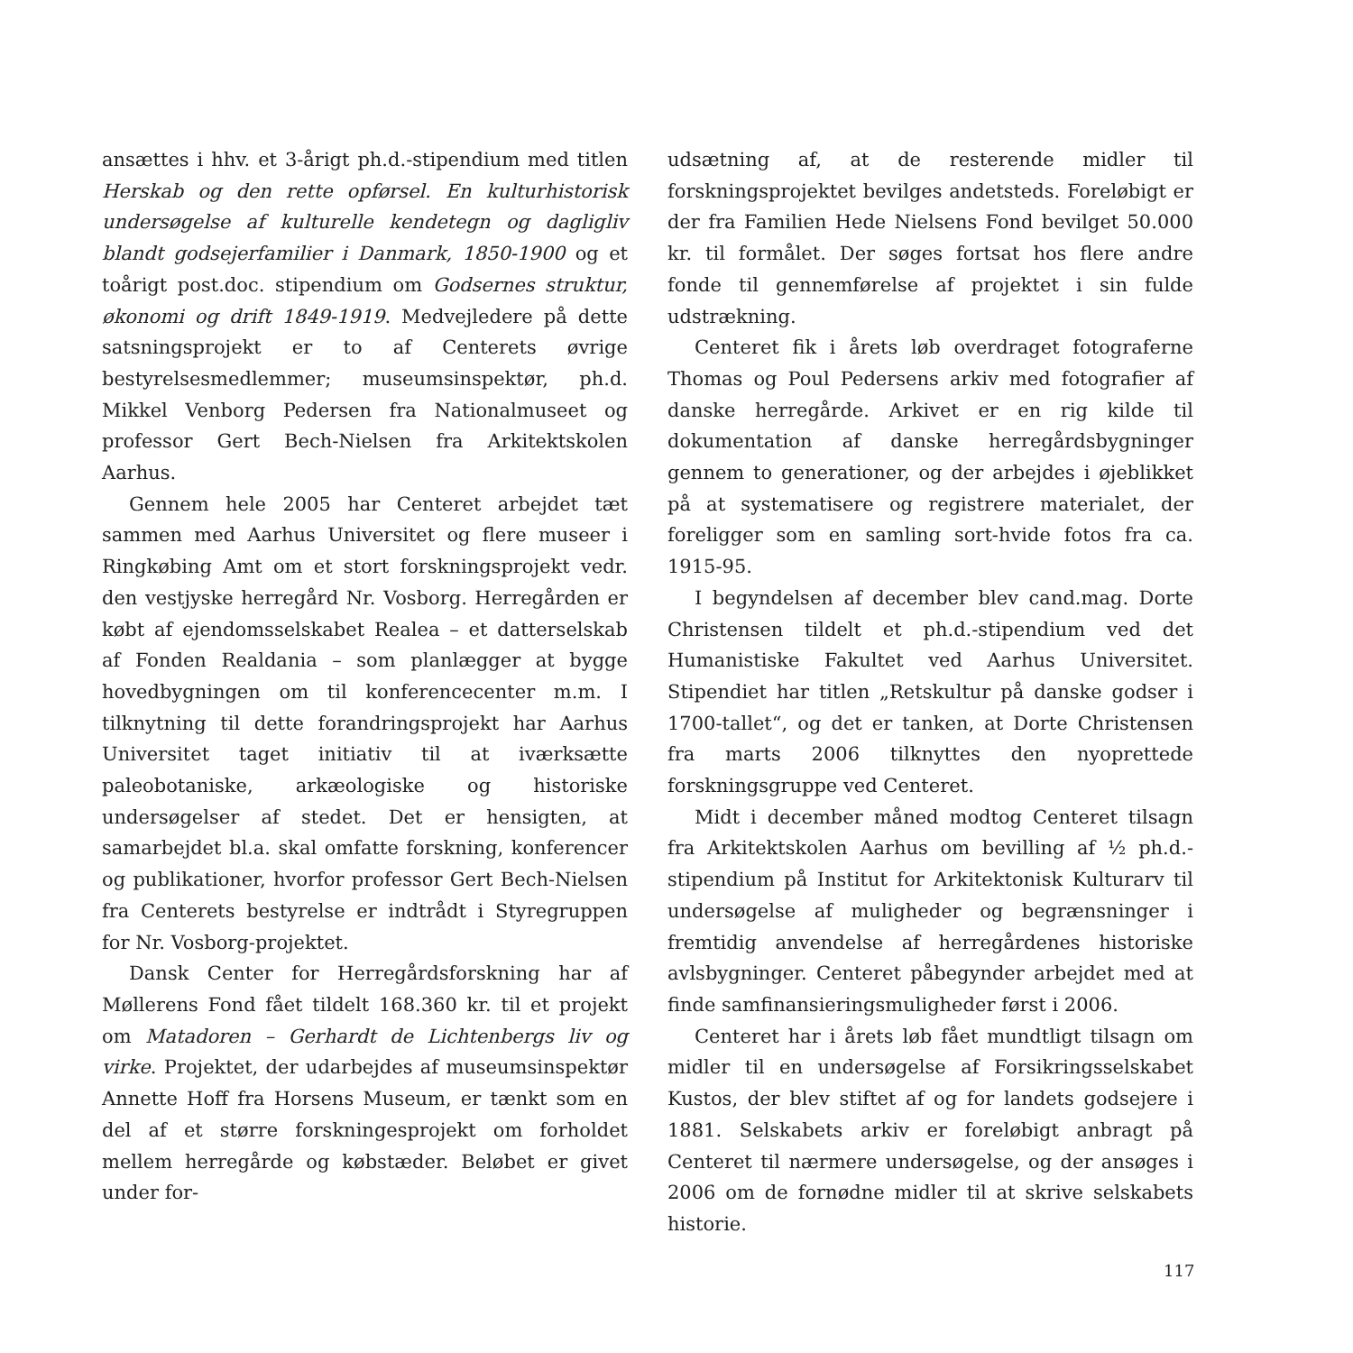ansættes i hhv. et 3-årigt ph.d.-stipendium med titlen Herskab og den rette opførsel. En kulturhistorisk undersøgelse af kulturelle kendetegn og dagligliv blandt godsejerfamilier i Danmark, 1850-1900 og et toårigt post.doc. stipendium om Godsernes struktur, økonomi og drift 1849-1919. Medvejledere på dette satsningsprojekt er to af Centerets øvrige bestyrelsesmedlemmer; museumsinspektør, ph.d. Mikkel Venborg Pedersen fra Nationalmuseet og professor Gert Bech-Nielsen fra Arkitektskolen Aarhus.
Gennem hele 2005 har Centeret arbejdet tæt sammen med Aarhus Universitet og flere museer i Ringkøbing Amt om et stort forskningsprojekt vedr. den vestjyske herregård Nr. Vosborg. Herregården er købt af ejendomsselskabet Realea – et datterselskab af Fonden Realdania – som planlægger at bygge hovedbygningen om til konferencecenter m.m. I tilknytning til dette forandringsprojekt har Aarhus Universitet taget initiativ til at iværksætte paleobotaniske, arkæologiske og historiske undersøgelser af stedet. Det er hensigten, at samarbejdet bl.a. skal omfatte forskning, konferencer og publikationer, hvorfor professor Gert Bech-Nielsen fra Centerets bestyrelse er indtrådt i Styregruppen for Nr. Vosborg-projektet.
Dansk Center for Herregårdsforskning har af Møllerens Fond fået tildelt 168.360 kr. til et projekt om Matadoren – Gerhardt de Lichtenbergs liv og virke. Projektet, der udarbejdes af museumsinspektør Annette Hoff fra Horsens Museum, er tænkt som en del af et større forskningesprojekt om forholdet mellem herregårde og købstæder. Beløbet er givet under for-
udsætning af, at de resterende midler til forskningsprojektet bevilges andetsteds. Foreløbigt er der fra Familien Hede Nielsens Fond bevilget 50.000 kr. til formålet. Der søges fortsat hos flere andre fonde til gennemførelse af projektet i sin fulde udstrækning.
Centeret fik i årets løb overdraget fotograferne Thomas og Poul Pedersens arkiv med fotografier af danske herregårde. Arkivet er en rig kilde til dokumentation af danske herregårdsbygninger gennem to generationer, og der arbejdes i øjeblikket på at systematisere og registrere materialet, der foreligger som en samling sort-hvide fotos fra ca. 1915-95.
I begyndelsen af december blev cand.mag. Dorte Christensen tildelt et ph.d.-stipendium ved det Humanistiske Fakultet ved Aarhus Universitet. Stipendiet har titlen „Retskultur på danske godser i 1700-tallet“, og det er tanken, at Dorte Christensen fra marts 2006 tilknyttes den nyoprettede forskningsgruppe ved Centeret.
Midt i december måned modtog Centeret tilsagn fra Arkitektskolen Aarhus om bevilling af ½ ph.d.-stipendium på Institut for Arkitektonisk Kulturarv til undersøgelse af muligheder og begrænsninger i fremtidig anvendelse af herregårdenes historiske avlsbygninger. Centeret påbegynder arbejdet med at finde samfinansieringsmuligheder først i 2006.
Centeret har i årets løb fået mundtligt tilsagn om midler til en undersøgelse af Forsikringsselskabet Kustos, der blev stiftet af og for landets godsejere i 1881. Selskabets arkiv er foreløbigt anbragt på Centeret til nærmere undersøgelse, og der ansøges i 2006 om de fornødne midler til at skrive selskabets historie.
117